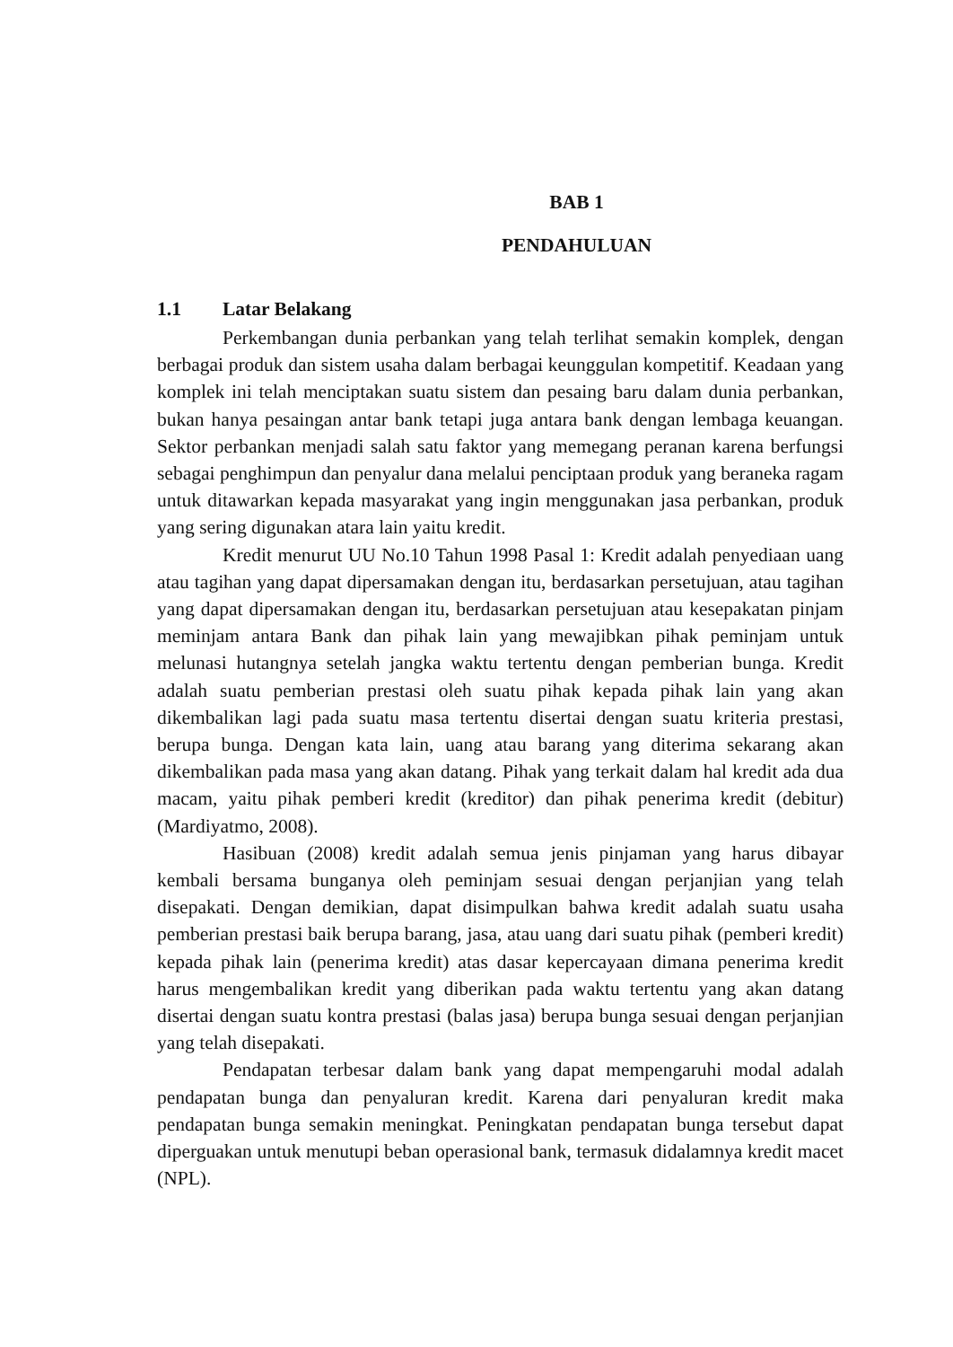BAB 1
PENDAHULUAN
1.1 Latar Belakang
Perkembangan dunia perbankan yang telah terlihat semakin komplek, dengan berbagai produk dan sistem usaha dalam berbagai keunggulan kompetitif. Keadaan yang komplek ini telah menciptakan suatu sistem dan pesaing baru dalam dunia perbankan, bukan hanya pesaingan antar bank tetapi juga antara bank dengan lembaga keuangan. Sektor perbankan menjadi salah satu faktor yang memegang peranan karena berfungsi sebagai penghimpun dan penyalur dana melalui penciptaan produk yang beraneka ragam untuk ditawarkan kepada masyarakat yang ingin menggunakan jasa perbankan, produk yang sering digunakan atara lain yaitu kredit.
Kredit menurut UU No.10 Tahun 1998 Pasal 1: Kredit adalah penyediaan uang atau tagihan yang dapat dipersamakan dengan itu, berdasarkan persetujuan, atau tagihan yang dapat dipersamakan dengan itu, berdasarkan persetujuan atau kesepakatan pinjam meminjam antara Bank dan pihak lain yang mewajibkan pihak peminjam untuk melunasi hutangnya setelah jangka waktu tertentu dengan pemberian bunga. Kredit adalah suatu pemberian prestasi oleh suatu pihak kepada pihak lain yang akan dikembalikan lagi pada suatu masa tertentu disertai dengan suatu kriteria prestasi, berupa bunga. Dengan kata lain, uang atau barang yang diterima sekarang akan dikembalikan pada masa yang akan datang. Pihak yang terkait dalam hal kredit ada dua macam, yaitu pihak pemberi kredit (kreditor) dan pihak penerima kredit (debitur) (Mardiyatmo, 2008).
Hasibuan (2008) kredit adalah semua jenis pinjaman yang harus dibayar kembali bersama bunganya oleh peminjam sesuai dengan perjanjian yang telah disepakati. Dengan demikian, dapat disimpulkan bahwa kredit adalah suatu usaha pemberian prestasi baik berupa barang, jasa, atau uang dari suatu pihak (pemberi kredit) kepada pihak lain (penerima kredit) atas dasar kepercayaan dimana penerima kredit harus mengembalikan kredit yang diberikan pada waktu tertentu yang akan datang disertai dengan suatu kontra prestasi (balas jasa) berupa bunga sesuai dengan perjanjian yang telah disepakati.
Pendapatan terbesar dalam bank yang dapat mempengaruhi modal adalah pendapatan bunga dan penyaluran kredit. Karena dari penyaluran kredit maka pendapatan bunga semakin meningkat. Peningkatan pendapatan bunga tersebut dapat diperguakan untuk menutupi beban operasional bank, termasuk didalamnya kredit macet (NPL).